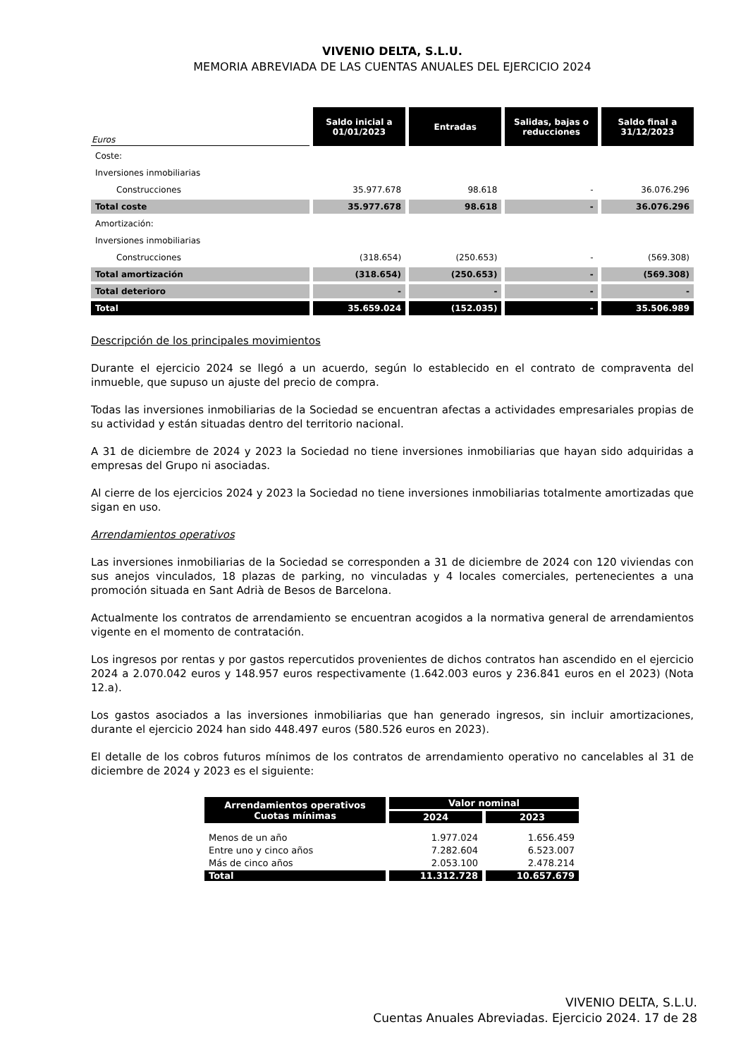VIVENIO DELTA, S.L.U.
MEMORIA ABREVIADA DE LAS CUENTAS ANUALES DEL EJERCICIO 2024
| Euros | Saldo inicial a 01/01/2023 | Entradas | Salidas, bajas o reducciones | Saldo final a 31/12/2023 |
| --- | --- | --- | --- | --- |
| Coste: | | | | |
| Inversiones inmobiliarias | | | | |
| Construcciones | 35.977.678 | 98.618 | - | 36.076.296 |
| Total coste | 35.977.678 | 98.618 | - | 36.076.296 |
| Amortización: | | | | |
| Inversiones inmobiliarias | | | | |
| Construcciones | (318.654) | (250.653) | - | (569.308) |
| Total amortización | (318.654) | (250.653) | - | (569.308) |
| Total deterioro | - | - | - | - |
| Total | 35.659.024 | (152.035) | - | 35.506.989 |
Descripción de los principales movimientos
Durante el ejercicio 2024 se llegó a un acuerdo, según lo establecido en el contrato de compraventa del inmueble, que supuso un ajuste del precio de compra.
Todas las inversiones inmobiliarias de la Sociedad se encuentran afectas a actividades empresariales propias de su actividad y están situadas dentro del territorio nacional.
A 31 de diciembre de 2024 y 2023 la Sociedad no tiene inversiones inmobiliarias que hayan sido adquiridas a empresas del Grupo ni asociadas.
Al cierre de los ejercicios 2024 y 2023 la Sociedad no tiene inversiones inmobiliarias totalmente amortizadas que sigan en uso.
Arrendamientos operativos
Las inversiones inmobiliarias de la Sociedad se corresponden a 31 de diciembre de 2024 con 120 viviendas con sus anejos vinculados, 18 plazas de parking, no vinculadas y 4 locales comerciales, pertenecientes a una promoción situada en Sant Adrià de Besos de Barcelona.
Actualmente los contratos de arrendamiento se encuentran acogidos a la normativa general de arrendamientos vigente en el momento de contratación.
Los ingresos por rentas y por gastos repercutidos provenientes de dichos contratos han ascendido en el ejercicio 2024 a 2.070.042 euros y 148.957 euros respectivamente (1.642.003 euros y 236.841 euros en el 2023) (Nota 12.a).
Los gastos asociados a las inversiones inmobiliarias que han generado ingresos, sin incluir amortizaciones, durante el ejercicio 2024 han sido 448.497 euros (580.526 euros en 2023).
El detalle de los cobros futuros mínimos de los contratos de arrendamiento operativo no cancelables al 31 de diciembre de 2024 y 2023 es el siguiente:
| Arrendamientos operativos Cuotas mínimas | Valor nominal | |
| --- | --- | --- |
| | 2024 | 2023 |
| Menos de un año | 1.977.024 | 1.656.459 |
| Entre uno y cinco años | 7.282.604 | 6.523.007 |
| Más de cinco años | 2.053.100 | 2.478.214 |
| Total | 11.312.728 | 10.657.679 |
VIVENIO DELTA, S.L.U.
Cuentas Anuales Abreviadas. Ejercicio 2024. 17 de 28